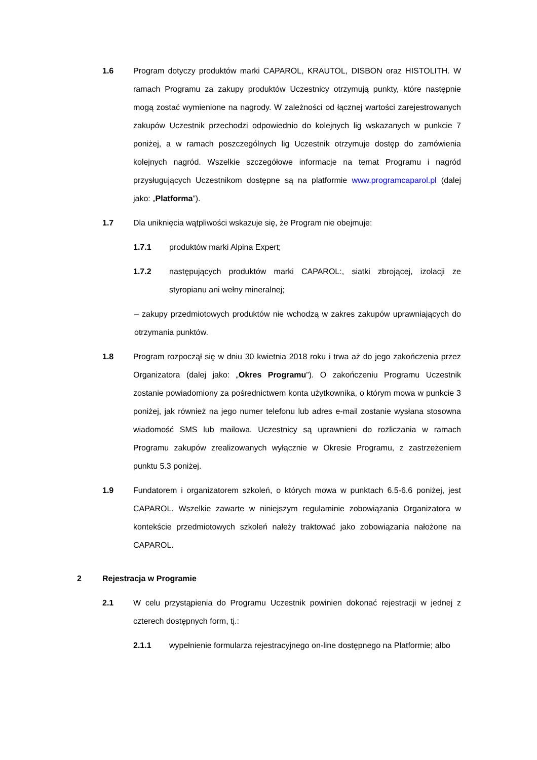1.6 Program dotyczy produktów marki CAPAROL, KRAUTOL, DISBON oraz HISTOLITH. W ramach Programu za zakupy produktów Uczestnicy otrzymują punkty, które następnie mogą zostać wymienione na nagrody. W zależności od łącznej wartości zarejestrowanych zakupów Uczestnik przechodzi odpowiednio do kolejnych lig wskazanych w punkcie 7 poniżej, a w ramach poszczególnych lig Uczestnik otrzymuje dostęp do zamówienia kolejnych nagród. Wszelkie szczegółowe informacje na temat Programu i nagród przysługujących Uczestnikom dostępne są na platformie www.programcaparol.pl (dalej jako: „Platforma”).
1.7 Dla uniknięcia wątpliwości wskazuje się, że Program nie obejmuje:
1.7.1 produktów marki Alpina Expert;
1.7.2 następujących produktów marki CAPAROL:, siatki zbrojącej, izolacji ze styropianu ani wełny mineralnej;
– zakupy przedmiotowych produktów nie wchodzą w zakres zakupów uprawniających do otrzymania punktów.
1.8 Program rozpoczął się w dniu 30 kwietnia 2018 roku i trwa aż do jego zakończenia przez Organizatora (dalej jako: „Okres Programu”). O zakończeniu Programu Uczestnik zostanie powiadomiony za pośrednictwem konta użytkownika, o którym mowa w punkcie 3 poniżej, jak również na jego numer telefonu lub adres e-mail zostanie wysłana stosowna wiadomość SMS lub mailowa. Uczestnicy są uprawnieni do rozliczania w ramach Programu zakupów zrealizowanych wyłącznie w Okresie Programu, z zastrzeżeniem punktu 5.3 poniżej.
1.9 Fundatorem i organizatorem szkoleń, o których mowa w punktach 6.5-6.6 poniżej, jest CAPAROL. Wszelkie zawarte w niniejszym regulaminie zobowiązania Organizatora w kontekście przedmiotowych szkoleń należy traktować jako zobowiązania nałożone na CAPAROL.
2
Rejestracja w Programie
2.1 W celu przystąpienia do Programu Uczestnik powinien dokonać rejestracji w jednej z czterech dostępnych form, tj.:
2.1.1 wypełnienie formularza rejestracyjnego on-line dostępnego na Platformie; albo